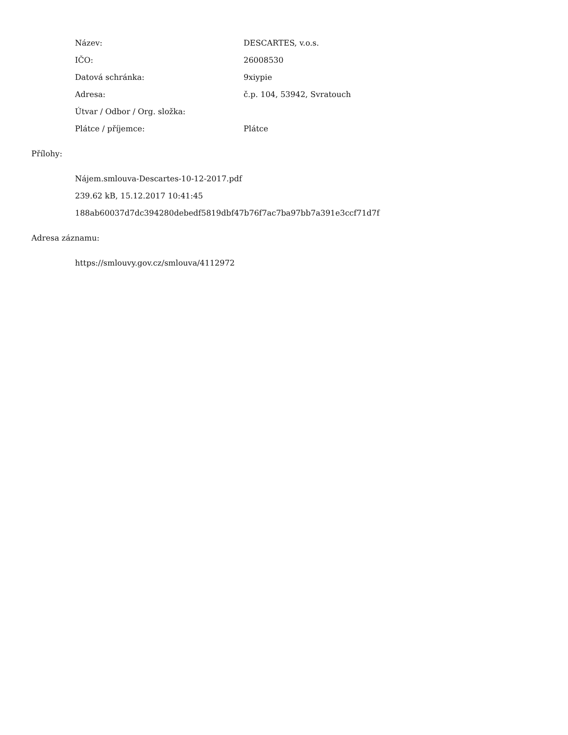| Název: | DESCARTES, v.o.s. |
| IČO: | 26008530 |
| Datová schránka: | 9xiypie |
| Adresa: | č.p. 104, 53942, Svratouch |
| Útvar / Odbor / Org. složka: | |
| Plátce / příjemce: | Plátce |
Přílohy:
Nájem.smlouva-Descartes-10-12-2017.pdf
239.62 kB, 15.12.2017 10:41:45
188ab60037d7dc394280debedf5819dbf47b76f7ac7ba97bb7a391e3ccf71d7f
Adresa záznamu:
https://smlouvy.gov.cz/smlouva/4112972